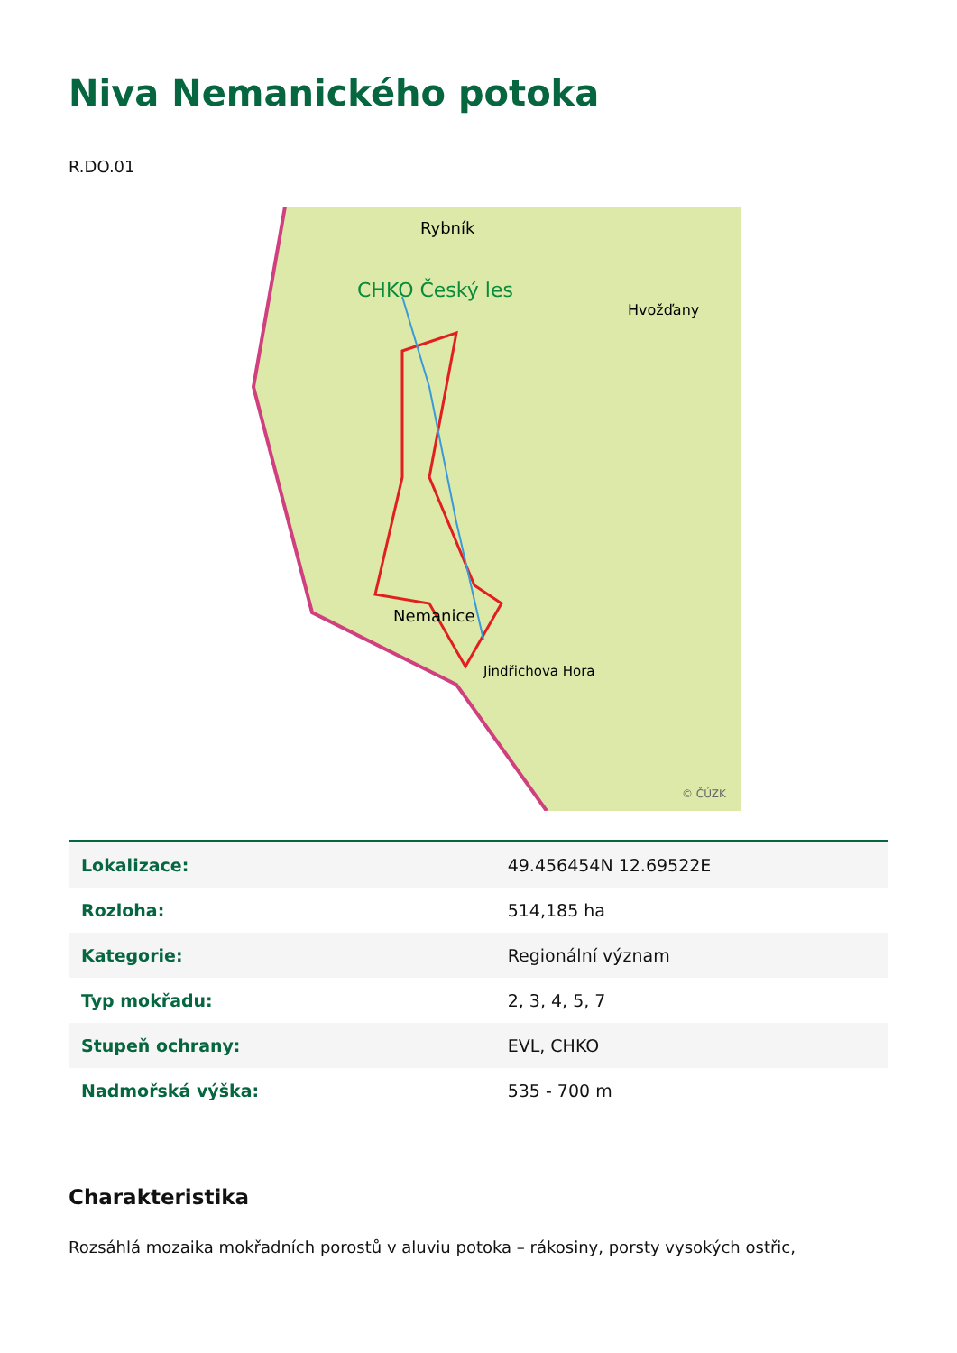Niva Nemanického potoka
R.DO.01
Rybník
CHKO Český les
Hvožďany
Nemanice
Jindřichova Hora
© ČÚZK
| Lokalizace: | 49.456454N 12.69522E |
| Rozloha: | 514,185 ha |
| Kategorie: | Regionální význam |
| Typ mokřadu: | 2, 3, 4, 5, 7 |
| Stupeň ochrany: | EVL, CHKO |
| Nadmořská výška: | 535 - 700 m |
Charakteristika
Rozsáhlá mozaika mokřadních porostů v aluviu potoka – rákosiny, porsty vysokých ostřic,